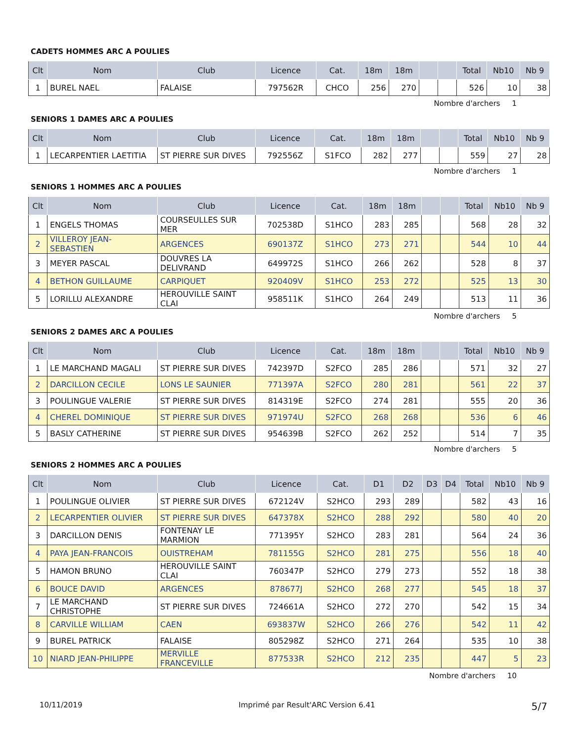CADETS HOMMES ARC A POULIES
| Clt | Nom | Club | Licence | Cat. | 18m | 18m | | | Total | Nb10 | Nb 9 |
| --- | --- | --- | --- | --- | --- | --- | --- | --- | --- | --- | --- |
| 1 | BUREL NAEL | FALAISE | 797562R | CHCO | 256 | 270 | | | 526 | 10 | 38 |
Nombre d'archers 1
SENIORS 1 DAMES ARC A POULIES
| Clt | Nom | Club | Licence | Cat. | 18m | 18m | | | Total | Nb10 | Nb 9 |
| --- | --- | --- | --- | --- | --- | --- | --- | --- | --- | --- | --- |
| 1 | LECARPENTIER LAETITIA | ST PIERRE SUR DIVES | 792556Z | S1FCO | 282 | 277 | | | 559 | 27 | 28 |
Nombre d'archers 1
SENIORS 1 HOMMES ARC A POULIES
| Clt | Nom | Club | Licence | Cat. | 18m | 18m | | | Total | Nb10 | Nb 9 |
| --- | --- | --- | --- | --- | --- | --- | --- | --- | --- | --- | --- |
| 1 | ENGELS THOMAS | COURSEULLES SUR MER | 702538D | S1HCO | 283 | 285 | | | 568 | 28 | 32 |
| 2 | VILLEROY JEAN-SEBASTIEN | ARGENCES | 690137Z | S1HCO | 273 | 271 | | | 544 | 10 | 44 |
| 3 | MEYER PASCAL | DOUVRES LA DELIVRAND | 649972S | S1HCO | 266 | 262 | | | 528 | 8 | 37 |
| 4 | BETHON GUILLAUME | CARPIQUET | 920409V | S1HCO | 253 | 272 | | | 525 | 13 | 30 |
| 5 | LORILLU ALEXANDRE | HEROUVILLE SAINT CLAI | 958511K | S1HCO | 264 | 249 | | | 513 | 11 | 36 |
Nombre d'archers 5
SENIORS 2 DAMES ARC A POULIES
| Clt | Nom | Club | Licence | Cat. | 18m | 18m | | | Total | Nb10 | Nb 9 |
| --- | --- | --- | --- | --- | --- | --- | --- | --- | --- | --- | --- |
| 1 | LE MARCHAND MAGALI | ST PIERRE SUR DIVES | 742397D | S2FCO | 285 | 286 | | | 571 | 32 | 27 |
| 2 | DARCILLON CECILE | LONS LE SAUNIER | 771397A | S2FCO | 280 | 281 | | | 561 | 22 | 37 |
| 3 | POULINGUE VALERIE | ST PIERRE SUR DIVES | 814319E | S2FCO | 274 | 281 | | | 555 | 20 | 36 |
| 4 | CHEREL DOMINIQUE | ST PIERRE SUR DIVES | 971974U | S2FCO | 268 | 268 | | | 536 | 6 | 46 |
| 5 | BASLY CATHERINE | ST PIERRE SUR DIVES | 954639B | S2FCO | 262 | 252 | | | 514 | 7 | 35 |
Nombre d'archers 5
SENIORS 2 HOMMES ARC A POULIES
| Clt | Nom | Club | Licence | Cat. | D1 | D2 | D3 | D4 | Total | Nb10 | Nb 9 |
| --- | --- | --- | --- | --- | --- | --- | --- | --- | --- | --- | --- |
| 1 | POULINGUE OLIVIER | ST PIERRE SUR DIVES | 672124V | S2HCO | 293 | 289 | | | 582 | 43 | 16 |
| 2 | LECARPENTIER OLIVIER | ST PIERRE SUR DIVES | 647378X | S2HCO | 288 | 292 | | | 580 | 40 | 20 |
| 3 | DARCILLON DENIS | FONTENAY LE MARMION | 771395Y | S2HCO | 283 | 281 | | | 564 | 24 | 36 |
| 4 | PAYA JEAN-FRANCOIS | OUISTREHAM | 781155G | S2HCO | 281 | 275 | | | 556 | 18 | 40 |
| 5 | HAMON BRUNO | HEROUVILLE SAINT CLAI | 760347P | S2HCO | 279 | 273 | | | 552 | 18 | 38 |
| 6 | BOUCE DAVID | ARGENCES | 878677J | S2HCO | 268 | 277 | | | 545 | 18 | 37 |
| 7 | LE MARCHAND CHRISTOPHE | ST PIERRE SUR DIVES | 724661A | S2HCO | 272 | 270 | | | 542 | 15 | 34 |
| 8 | CARVILLE WILLIAM | CAEN | 693837W | S2HCO | 266 | 276 | | | 542 | 11 | 42 |
| 9 | BUREL PATRICK | FALAISE | 805298Z | S2HCO | 271 | 264 | | | 535 | 10 | 38 |
| 10 | NIARD JEAN-PHILIPPE | MERVILLE FRANCEVILLE | 877533R | S2HCO | 212 | 235 | | | 447 | 5 | 23 |
Nombre d'archers 10
10/11/2019 Imprimé par Result'ARC Version 6.41 5/7